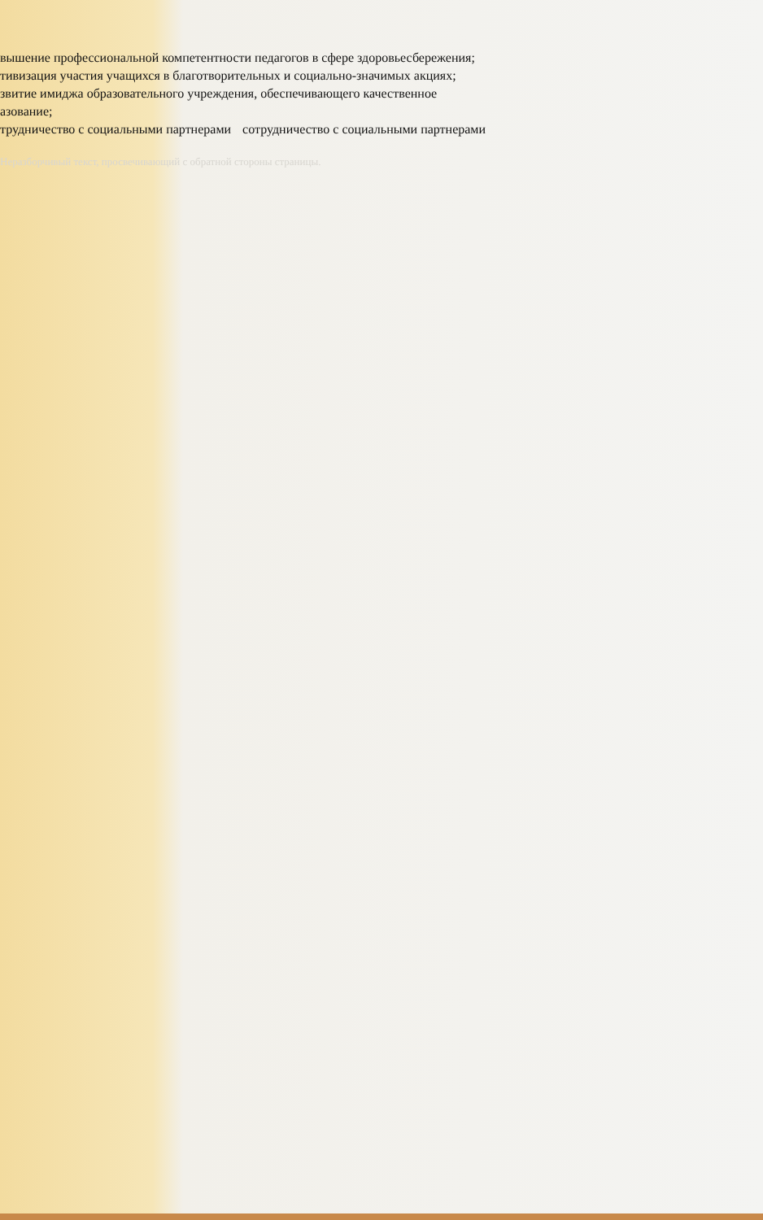вышение профессиональной компетентности педагогов в сфере здоровьесбережения;
тивизация участия учащихся в благотворительных и социально-значимых акциях;
звитие имиджа образовательного учреждения, обеспечивающего качественное
азование;
трудничество с социальными партнерами сотрудничество с социальными партнерами
Неразборчивый текст, просвечивающий с обратной стороны страницы.